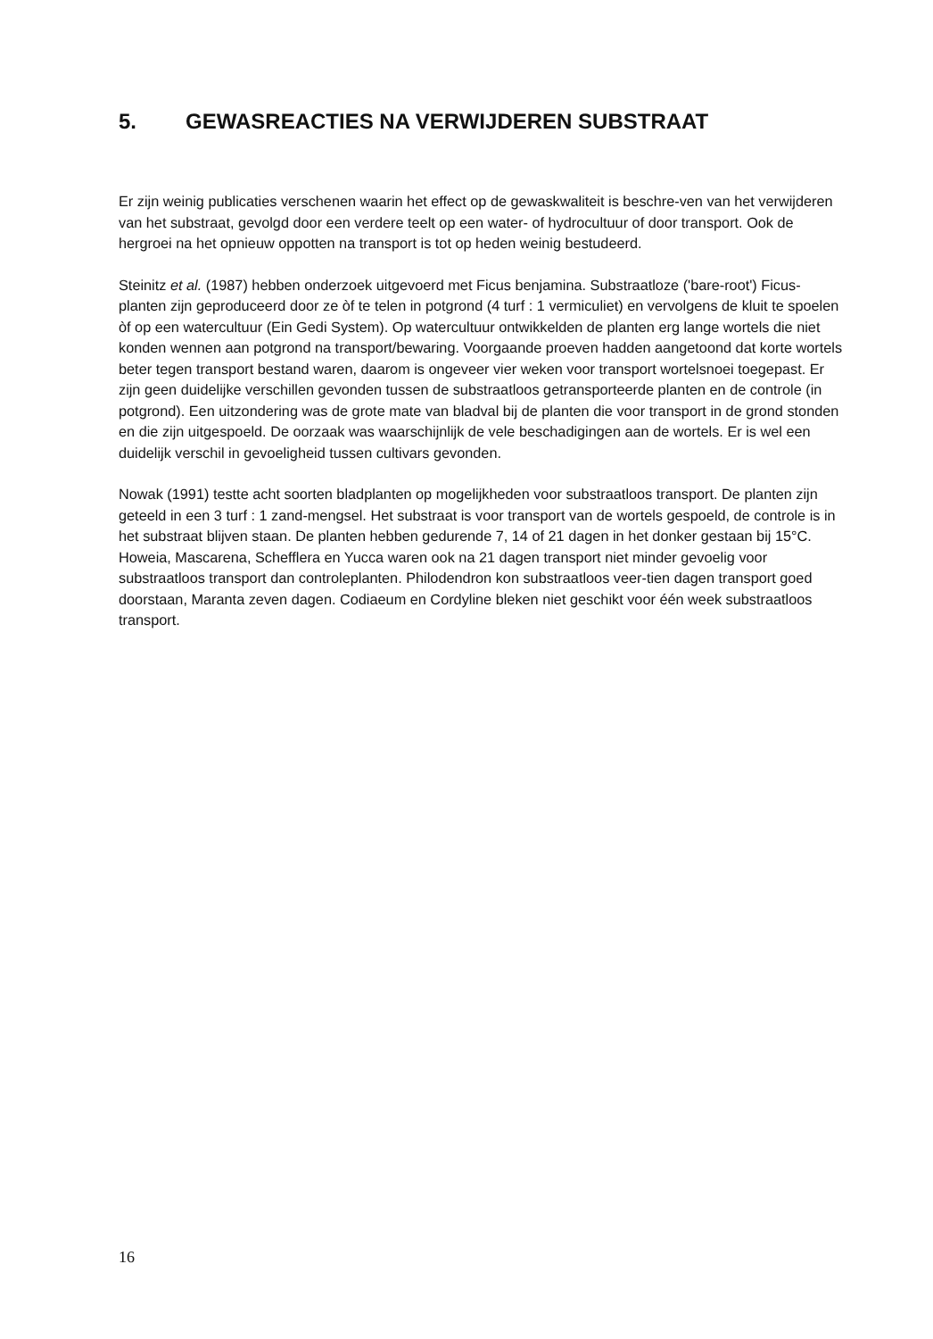5. GEWASREACTIES NA VERWIJDEREN SUBSTRAAT
Er zijn weinig publicaties verschenen waarin het effect op de gewaskwaliteit is beschre-ven van het verwijderen van het substraat, gevolgd door een verdere teelt op een water- of hydrocultuur of door transport. Ook de hergroei na het opnieuw oppotten na transport is tot op heden weinig bestudeerd.
Steinitz et al. (1987) hebben onderzoek uitgevoerd met Ficus benjamina. Substraatloze ('bare-root') Ficus-planten zijn geproduceerd door ze òf te telen in potgrond (4 turf : 1 vermiculiet) en vervolgens de kluit te spoelen òf op een watercultuur (Ein Gedi System). Op watercultuur ontwikkelden de planten erg lange wortels die niet konden wennen aan potgrond na transport/bewaring. Voorgaande proeven hadden aangetoond dat korte wortels beter tegen transport bestand waren, daarom is ongeveer vier weken voor transport wortelsnoei toegepast. Er zijn geen duidelijke verschillen gevonden tussen de substraatloos getransporteerde planten en de controle (in potgrond). Een uitzondering was de grote mate van bladval bij de planten die voor transport in de grond stonden en die zijn uitgespoeld. De oorzaak was waarschijnlijk de vele beschadigingen aan de wortels. Er is wel een duidelijk verschil in gevoeligheid tussen cultivars gevonden.
Nowak (1991) testte acht soorten bladplanten op mogelijkheden voor substraatloos transport. De planten zijn geteeld in een 3 turf : 1 zand-mengsel. Het substraat is voor transport van de wortels gespoeld, de controle is in het substraat blijven staan. De planten hebben gedurende 7, 14 of 21 dagen in het donker gestaan bij 15°C. Howeia, Mascarena, Schefflera en Yucca waren ook na 21 dagen transport niet minder gevoelig voor substraatloos transport dan controleplanten. Philodendron kon substraatloos veer-tien dagen transport goed doorstaan, Maranta zeven dagen. Codiaeum en Cordyline bleken niet geschikt voor één week substraatloos transport.
16